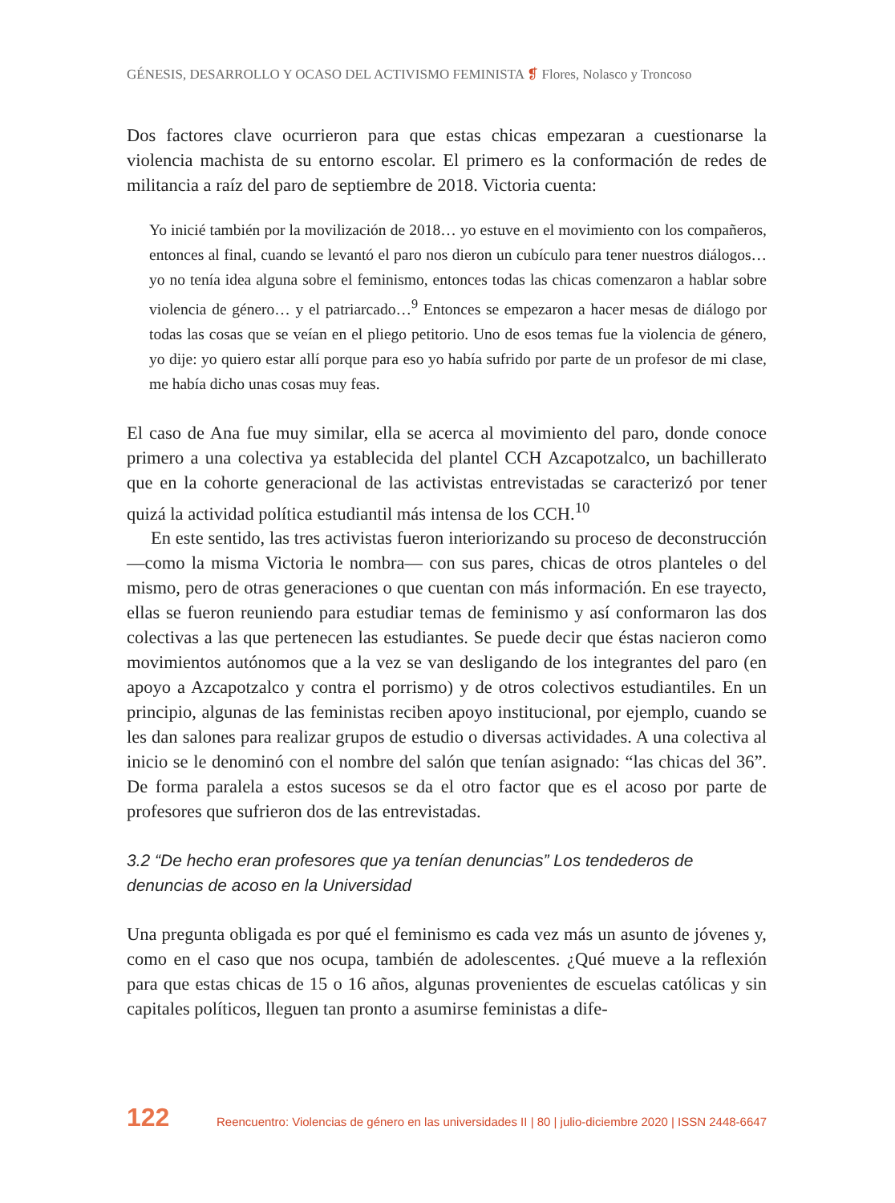GÉNESIS, DESARROLLO Y OCASO DEL ACTIVISMO FEMINISTA ❡ Flores, Nolasco y Troncoso
Dos factores clave ocurrieron para que estas chicas empezaran a cuestionarse la violencia machista de su entorno escolar. El primero es la conformación de redes de militancia a raíz del paro de septiembre de 2018. Victoria cuenta:
Yo inicié también por la movilización de 2018… yo estuve en el movimiento con los compañeros, entonces al final, cuando se levantó el paro nos dieron un cubículo para tener nuestros diálogos… yo no tenía idea alguna sobre el feminismo, entonces todas las chicas comenzaron a hablar sobre violencia de género… y el patriarcado…<sup>9</sup> Entonces se empezaron a hacer mesas de diálogo por todas las cosas que se veían en el pliego petitorio. Uno de esos temas fue la violencia de género, yo dije: yo quiero estar allí porque para eso yo había sufrido por parte de un profesor de mi clase, me había dicho unas cosas muy feas.
El caso de Ana fue muy similar, ella se acerca al movimiento del paro, donde conoce primero a una colectiva ya establecida del plantel CCH Azcapotzalco, un bachillerato que en la cohorte generacional de las activistas entrevistadas se caracterizó por tener quizá la actividad política estudiantil más intensa de los CCH.<sup>10</sup>
En este sentido, las tres activistas fueron interiorizando su proceso de deconstrucción —como la misma Victoria le nombra— con sus pares, chicas de otros planteles o del mismo, pero de otras generaciones o que cuentan con más información. En ese trayecto, ellas se fueron reuniendo para estudiar temas de feminismo y así conformaron las dos colectivas a las que pertenecen las estudiantes. Se puede decir que éstas nacieron como movimientos autónomos que a la vez se van desligando de los integrantes del paro (en apoyo a Azcapotzalco y contra el porrismo) y de otros colectivos estudiantiles. En un principio, algunas de las feministas reciben apoyo institucional, por ejemplo, cuando se les dan salones para realizar grupos de estudio o diversas actividades. A una colectiva al inicio se le denominó con el nombre del salón que tenían asignado: “las chicas del 36”. De forma paralela a estos sucesos se da el otro factor que es el acoso por parte de profesores que sufrieron dos de las entrevistadas.
3.2 “De hecho eran profesores que ya tenían denuncias” Los tendederos de denuncias de acoso en la Universidad
Una pregunta obligada es por qué el feminismo es cada vez más un asunto de jóvenes y, como en el caso que nos ocupa, también de adolescentes. ¿Qué mueve a la reflexión para que estas chicas de 15 o 16 años, algunas provenientes de escuelas católicas y sin capitales políticos, lleguen tan pronto a asumirse feministas a dife-
122 Reencuentro: Violencias de género en las universidades II | 80 | julio-diciembre 2020 | ISSN 2448-6647